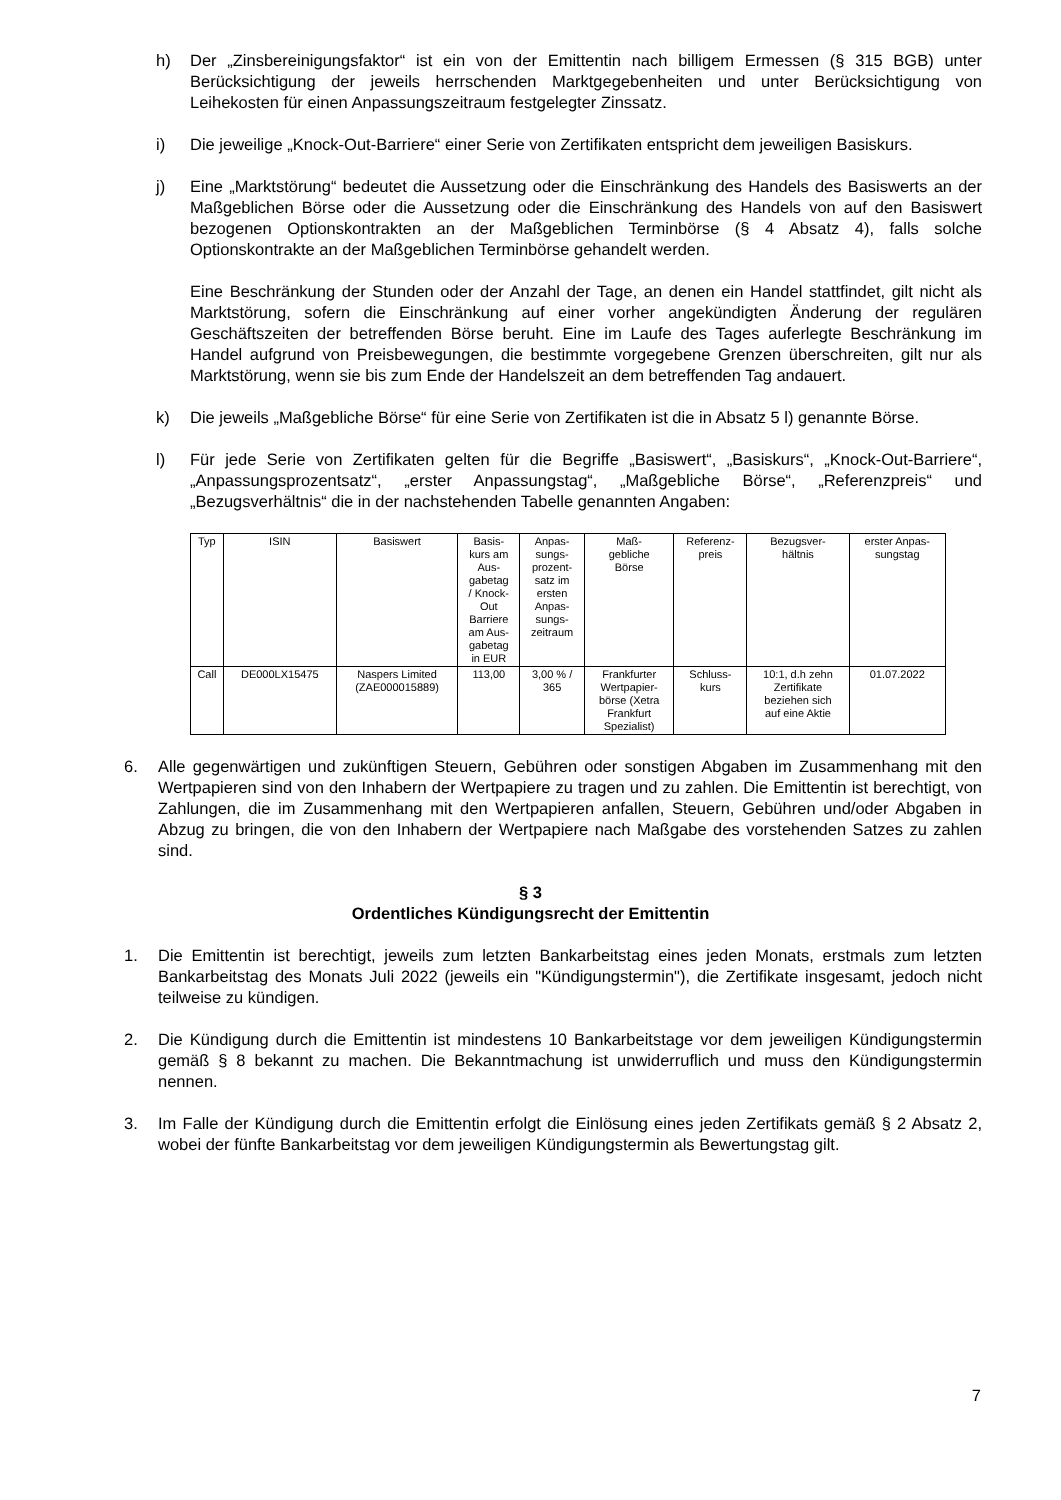h) Der „Zinsbereinigungsfaktor“ ist ein von der Emittentin nach billigem Ermessen (§ 315 BGB) unter Berücksichtigung der jeweils herrschenden Marktgegebenheiten und unter Berücksichtigung von Leihekosten für einen Anpassungszeitraum festgelegter Zinssatz.
i) Die jeweilige „Knock-Out-Barriere“ einer Serie von Zertifikaten entspricht dem jeweiligen Basiskurs.
j) Eine „Marktstörung“ bedeutet die Aussetzung oder die Einschränkung des Handels des Basiswerts an der Maßgeblichen Börse oder die Aussetzung oder die Einschränkung des Handels von auf den Basiswert bezogenen Optionskontrakten an der Maßgeblichen Terminbörse (§ 4 Absatz 4), falls solche Optionskontrakte an der Maßgeblichen Terminbörse gehandelt werden.
Eine Beschränkung der Stunden oder der Anzahl der Tage, an denen ein Handel stattfindet, gilt nicht als Marktstörung, sofern die Einschränkung auf einer vorher angekündigten Änderung der regulären Geschäftszeiten der betreffenden Börse beruht. Eine im Laufe des Tages auferlegte Beschränkung im Handel aufgrund von Preisbewegungen, die bestimmte vorgegebene Grenzen überschreiten, gilt nur als Marktstörung, wenn sie bis zum Ende der Handelszeit an dem betreffenden Tag andauert.
k) Die jeweils „Maßgebliche Börse“ für eine Serie von Zertifikaten ist die in Absatz 5 l) genannte Börse.
l) Für jede Serie von Zertifikaten gelten für die Begriffe „Basiswert“, „Basiskurs“, „Knock-Out-Barriere“, „Anpassungsprozentsatz“, „erster Anpassungstag“, „Maßgebliche Börse“, „Referenzpreis“ und „Bezugsverhältnis“ die in der nachstehenden Tabelle genannten Angaben:
| Typ | ISIN | Basiswert | Basis- kurs am Aus- gabetag / Knock- Out Barriere am Aus- gabetag in EUR | Anpas- sungs- prozent- satz im ersten Anpas- sungs- zeitraum | Maß- gebliche Börse | Referenz- preis | Bezugsver- hältnis | erster Anpas- sungstag |
| Call | DE000LX15475 | Naspers Limited (ZAE000015889) | 113,00 | 3,00 % / 365 | Frankfurter Wertpapier- börse (Xetra Frankfurt Spezialist) | Schluss- kurs | 10:1, d.h zehn Zertifikate beziehen sich auf eine Aktie | 01.07.2022 |
6. Alle gegenwärtigen und zukünftigen Steuern, Gebühren oder sonstigen Abgaben im Zusammenhang mit den Wertpapieren sind von den Inhabern der Wertpapiere zu tragen und zu zahlen. Die Emittentin ist berechtigt, von Zahlungen, die im Zusammenhang mit den Wert­papieren anfallen, Steuern, Gebühren und/oder Abgaben in Abzug zu bringen, die von den Inhabern der Wertpapiere nach Maßgabe des vorstehenden Satzes zu zahlen sind.
§ 3
Ordentliches Kündigungsrecht der Emittentin
1. Die Emittentin ist berechtigt, jeweils zum letzten Bankarbeitstag eines jeden Monats, erstmals zum letzten Bankarbeitstag des Monats Juli 2022 (jeweils ein "Kündigungstermin"), die Zertifikate insgesamt, jedoch nicht teilweise zu kündigen.
2. Die Kündigung durch die Emittentin ist mindestens 10 Bankarbeitstage vor dem jeweiligen Kündigungstermin gemäß § 8 bekannt zu machen. Die Bekanntmachung ist unwiderruflich und muss den Kündigungstermin nennen.
3. Im Falle der Kündigung durch die Emittentin erfolgt die Einlösung eines jeden Zertifikats gemäß § 2 Absatz 2, wobei der fünfte Bankarbeitstag vor dem jeweiligen Kündigungstermin als Bewertungstag gilt.
7